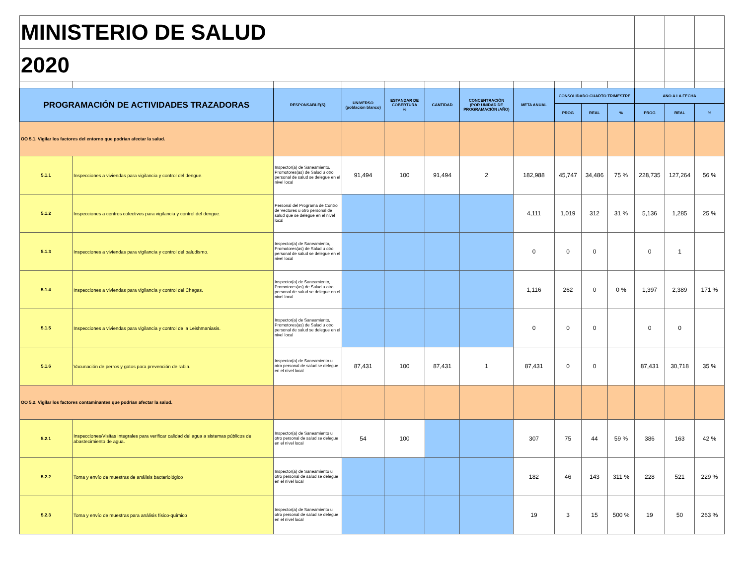| MINISTERIO DE SALUD | | | | | | | | | | | | | |
| 2020 | | | | | | | | | | | | | |
| PROGRAMACIÓN DE ACTIVIDADES TRAZADORAS | | RESPONSABLE(S) | UNIVERSO (población blanco) | ESTANDAR DE COBERTURA % | CANTIDAD | CONCENTRACIÓN (POR UNIDAD DE PROGRAMACIÓN /AÑO) | META ANUAL | CONSOLIDADO CUARTO TRIMESTRE | | | AÑO A LA FECHA | | |
| | | | | | | | | PROG | REAL | % | PROG | REAL | % |
| OO 5.1. Vigilar los factores del entorno que podrían afectar la salud. | | | | | | | | | | | | | |
| 5.1.1 | Inspecciones a viviendas para vigilancia y control del dengue. | Inspector(a) de Saneamiento, Promotores(as) de Salud u otro personal de salud se delegue en el nivel local | 91,494 | 100 | 91,494 | 2 | 182,988 | 45,747 | 34,486 | 75 % | 228,735 | 127,264 | 56 % |
| 5.1.2 | Inspecciones a centros colectivos para vigilancia y control del dengue. | Personal del Programa de Control de Vectores u otro personal de salud que se delegue en el nivel local | | | | | 4,111 | 1,019 | 312 | 31 % | 5,136 | 1,285 | 25 % |
| 5.1.3 | Inspecciones a viviendas para vigilancia y control del paludismo. | Inspector(a) de Saneamiento, Promotores(as) de Salud u otro personal de salud se delegue en el nivel local | | | | | 0 | 0 | 0 | | 0 | 1 | |
| 5.1.4 | Inspecciones a viviendas para vigilancia y control del Chagas. | Inspector(a) de Saneamiento, Promotores(as) de Salud u otro personal de salud se delegue en el nivel local | | | | | 1,116 | 262 | 0 | 0 % | 1,397 | 2,389 | 171 % |
| 5.1.5 | Inspecciones a viviendas para vigilancia y control de la Leishmaniasis. | Inspector(a) de Saneamiento, Promotores(as) de Salud u otro personal de salud se delegue en el nivel local | | | | | 0 | 0 | 0 | | 0 | 0 | |
| 5.1.6 | Vacunación de perros y gatos para prevención de rabia. | Inspector(a) de Saneamiento u otro personal de salud se delegue en el nivel local | 87,431 | 100 | 87,431 | 1 | 87,431 | 0 | 0 | | 87,431 | 30,718 | 35 % |
| OO 5.2. Vigilar los factores contaminantes que podrían afectar la salud. | | | | | | | | | | | | | |
| 5.2.1 | Inspecciones/Visitas integrales para verificar calidad del agua a sistemas públicos de abastecimiento de agua. | Inspector(a) de Saneamiento u otro personal de salud se delegue en el nivel local | 54 | 100 | | | 307 | 75 | 44 | 59 % | 386 | 163 | 42 % |
| 5.2.2 | Toma y envío de muestras de análisis bacteriológico | Inspector(a) de Saneamiento u otro personal de salud se delegue en el nivel local | | | | | 182 | 46 | 143 | 311 % | 228 | 521 | 229 % |
| 5.2.3 | Toma y envío de muestras para análisis físico-químico | Inspector(a) de Saneamiento u otro personal de salud se delegue en el nivel local | | | | | 19 | 3 | 15 | 500 % | 19 | 50 | 263 % |